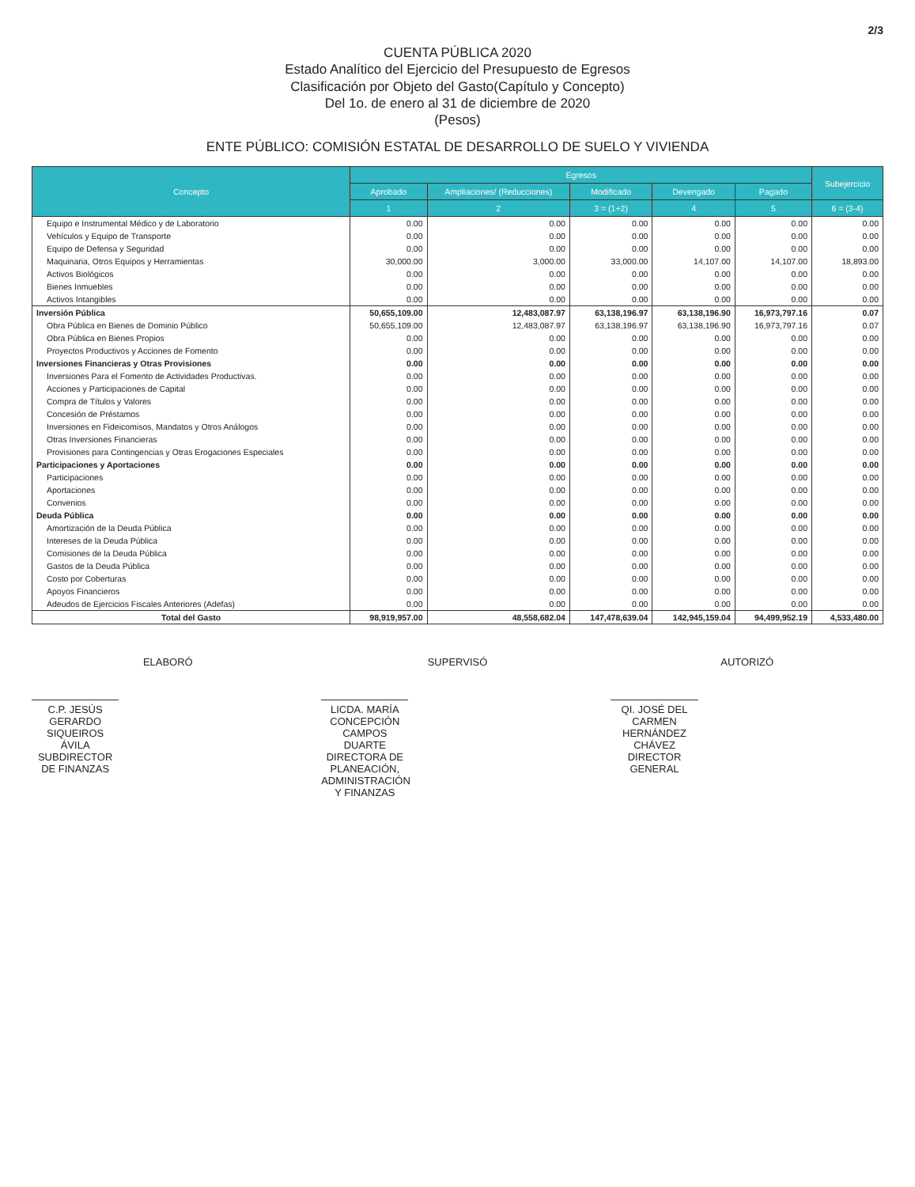2/3
CUENTA PÚBLICA 2020
Estado Analítico del Ejercicio del Presupuesto de Egresos
Clasificación por Objeto del Gasto(Capítulo y Concepto)
Del 1o. de enero al 31 de diciembre de 2020
(Pesos)
ENTE PÚBLICO: COMISIÓN ESTATAL DE DESARROLLO DE SUELO Y VIVIENDA
| Concepto | Egresos | | | | | Subejercicio |
| --- | --- | --- | --- | --- | --- | --- |
| | Aprobado | Ampliaciones/ (Reducciones) | Modificado | Devengado | Pagado | |
| | 1 | 2 | 3 = (1+2) | 4 | 5 | 6 = (3-4) |
| Equipo e Instrumental Médico y de Laboratorio | 0.00 | 0.00 | 0.00 | 0.00 | 0.00 | 0.00 |
| Vehículos y Equipo de Transporte | 0.00 | 0.00 | 0.00 | 0.00 | 0.00 | 0.00 |
| Equipo de Defensa y Seguridad | 0.00 | 0.00 | 0.00 | 0.00 | 0.00 | 0.00 |
| Maquinaria, Otros Equipos y Herramientas | 30,000.00 | 3,000.00 | 33,000.00 | 14,107.00 | 14,107.00 | 18,893.00 |
| Activos Biológicos | 0.00 | 0.00 | 0.00 | 0.00 | 0.00 | 0.00 |
| Bienes Inmuebles | 0.00 | 0.00 | 0.00 | 0.00 | 0.00 | 0.00 |
| Activos Intangibles | 0.00 | 0.00 | 0.00 | 0.00 | 0.00 | 0.00 |
| Inversión Pública | 50,655,109.00 | 12,483,087.97 | 63,138,196.97 | 63,138,196.90 | 16,973,797.16 | 0.07 |
| Obra Pública en Bienes de Dominio Público | 50,655,109.00 | 12,483,087.97 | 63,138,196.97 | 63,138,196.90 | 16,973,797.16 | 0.07 |
| Obra Pública en Bienes Propios | 0.00 | 0.00 | 0.00 | 0.00 | 0.00 | 0.00 |
| Proyectos Productivos y Acciones de Fomento | 0.00 | 0.00 | 0.00 | 0.00 | 0.00 | 0.00 |
| Inversiones Financieras y Otras Provisiones | 0.00 | 0.00 | 0.00 | 0.00 | 0.00 | 0.00 |
| Inversiones Para el Fomento de Actividades Productivas. | 0.00 | 0.00 | 0.00 | 0.00 | 0.00 | 0.00 |
| Acciones y Participaciones de Capital | 0.00 | 0.00 | 0.00 | 0.00 | 0.00 | 0.00 |
| Compra de Títulos y Valores | 0.00 | 0.00 | 0.00 | 0.00 | 0.00 | 0.00 |
| Concesión de Préstamos | 0.00 | 0.00 | 0.00 | 0.00 | 0.00 | 0.00 |
| Inversiones en Fideicomisos, Mandatos y Otros Análogos | 0.00 | 0.00 | 0.00 | 0.00 | 0.00 | 0.00 |
| Otras Inversiones Financieras | 0.00 | 0.00 | 0.00 | 0.00 | 0.00 | 0.00 |
| Provisiones para Contingencias y Otras Erogaciones Especiales | 0.00 | 0.00 | 0.00 | 0.00 | 0.00 | 0.00 |
| Participaciones y Aportaciones | 0.00 | 0.00 | 0.00 | 0.00 | 0.00 | 0.00 |
| Participaciones | 0.00 | 0.00 | 0.00 | 0.00 | 0.00 | 0.00 |
| Aportaciones | 0.00 | 0.00 | 0.00 | 0.00 | 0.00 | 0.00 |
| Convenios | 0.00 | 0.00 | 0.00 | 0.00 | 0.00 | 0.00 |
| Deuda Pública | 0.00 | 0.00 | 0.00 | 0.00 | 0.00 | 0.00 |
| Amortización de la Deuda Pública | 0.00 | 0.00 | 0.00 | 0.00 | 0.00 | 0.00 |
| Intereses de la Deuda Pública | 0.00 | 0.00 | 0.00 | 0.00 | 0.00 | 0.00 |
| Comisiones de la Deuda Pública | 0.00 | 0.00 | 0.00 | 0.00 | 0.00 | 0.00 |
| Gastos de la Deuda Pública | 0.00 | 0.00 | 0.00 | 0.00 | 0.00 | 0.00 |
| Costo por Coberturas | 0.00 | 0.00 | 0.00 | 0.00 | 0.00 | 0.00 |
| Apoyos Financieros | 0.00 | 0.00 | 0.00 | 0.00 | 0.00 | 0.00 |
| Adeudos de Ejercicios Fiscales Anteriores (Adefas) | 0.00 | 0.00 | 0.00 | 0.00 | 0.00 | 0.00 |
| Total del Gasto | 98,919,957.00 | 48,558,682.04 | 147,478,639.04 | 142,945,159.04 | 94,499,952.19 | 4,533,480.00 |
ELABORÓ
C.P. JESÚS GERARDO SIQUEIROS ÁVILA
SUBDIRECTOR DE FINANZAS
SUPERVISÓ
LICDA. MARÍA CONCEPCIÓN CAMPOS DUARTE
DIRECTORA DE PLANEACIÓN, ADMINISTRACIÓN Y FINANZAS
AUTORIZÓ
QI. JOSÉ DEL CARMEN HERNÁNDEZ CHÁVEZ
DIRECTOR GENERAL